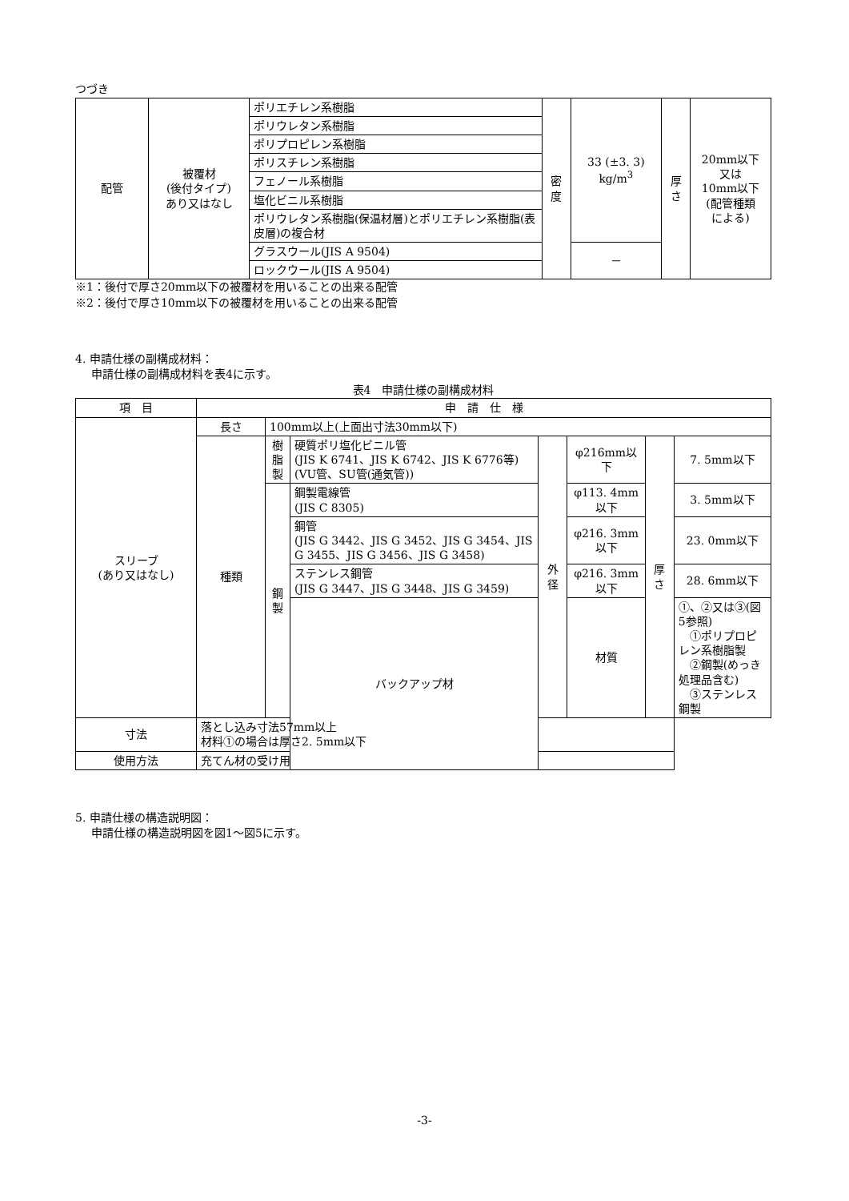つづき
| 配管 | 被覆材 (後付タイプ) あり又はなし | ポリエチレン系樹脂 | 密 度 | 33 (±3. 3) kg/m<sup>3</sup> | 厚 さ | 20mm以下 又は 10mm以下 (配管種類 による) |
| | | ポリウレタン系樹脂 | | | | |
| | | ポリプロピレン系樹脂 | | | | |
| | | ポリスチレン系樹脂 | | | | |
| | | フェノール系樹脂 | | | | |
| | | 塩化ビニル系樹脂 | | | | |
| | | ポリウレタン系樹脂(保温材層)とポリエチレン系樹脂(表皮層)の複合材 | | | | |
| | | グラスウール(JIS A 9504) | | － | | |
| | | ロックウール(JIS A 9504) | | | | |
※1：後付で厚さ20mm以下の被覆材を用いることの出来る配管
※2：後付で厚さ10mm以下の被覆材を用いることの出来る配管
4. 申請仕様の副構成材料：
申請仕様の副構成材料を表4に示す。
表4　申請仕様の副構成材料
| 項 目 | 申 請 仕 様 | | | | | | |
| --- | --- | --- | --- | --- | --- | --- | --- |
| スリーブ (あり又はなし) | 長さ | 100mm以上(上面出寸法30mm以下) | | | | | |
| | 種類 | 樹 脂 製 | 硬質ポリ塩化ビニル管 (JIS K 6741、JIS K 6742、JIS K 6776等)(VU管、SU管(通気管)) | 外 径 | φ216mm以下 | 厚 さ | 7. 5mm以下 |
| | | 鋼 製 | 鋼製電線管 (JIS C 8305) | | φ113. 4mm以下 | | 3. 5mm以下 |
| | | | 鋼管 (JIS G 3442、JIS G 3452、JIS G 3454、JIS G 3455、JIS G 3456、JIS G 3458) | | φ216. 3mm以下 | | 23. 0mm以下 |
| | | | ステンレス鋼管 (JIS G 3447、JIS G 3448、JIS G 3459) | | φ216. 3mm以下 | | 28. 6mm以下 |
| | | | バックアップ材 | | 材質 | | ①、②又は③(図5参照) ①ポリプロピレン系樹脂製 ②鋼製(めっき処理品含む) ③ステンレス鋼製 |
| 寸法 | 落とし込み寸法57mm以上 材料①の場合は厚さ2. 5mm以下 | | | | | | |
| 使用方法 | 充てん材の受け用 | | | | | | |
5. 申請仕様の構造説明図：
申請仕様の構造説明図を図1～図5に示す。
-3-